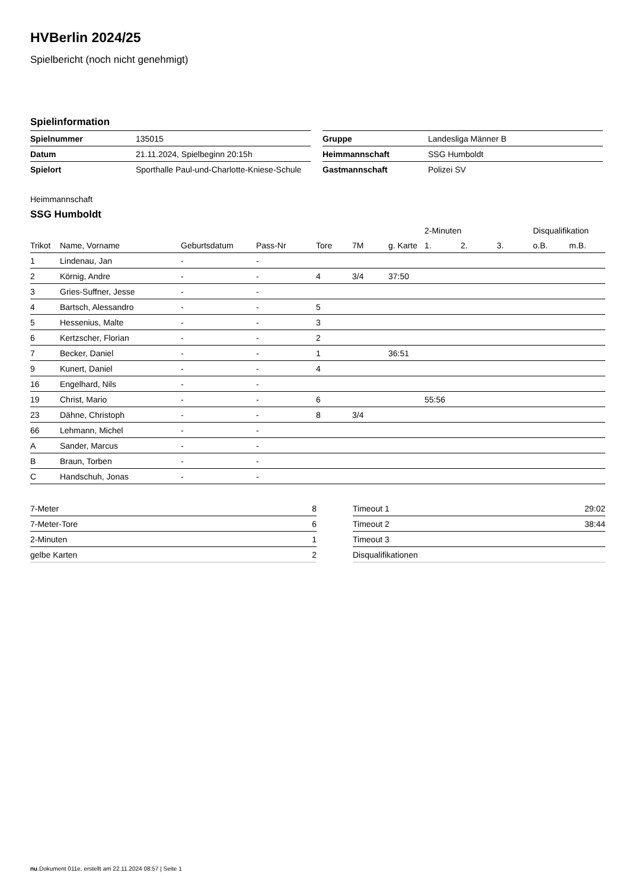HVBerlin 2024/25
Spielbericht (noch nicht genehmigt)
Spielinformation
| Spielnummer | 135015 |
| Datum | 21.11.2024, Spielbeginn 20:15h |
| Spielort | Sporthalle Paul-und-Charlotte-Kniese-Schule |
| Gruppe | Landesliga Männer B |
| Heimmannschaft | SSG Humboldt |
| Gastmannschaft | Polizei SV |
Heimmannschaft
SSG Humboldt
| | | | | | | | 2-Minuten | | | Disqualifikation | |
| --- | --- | --- | --- | --- | --- | --- | --- | --- | --- | --- | --- |
| Trikot | Name, Vorname | Geburtsdatum | Pass-Nr | Tore | 7M | g. Karte | 1. | 2. | 3. | o.B. | m.B. |
| 1 | Lindenau, Jan | - | - | | | | | | | | |
| 2 | Körnig, Andre | - | - | 4 | 3/4 | 37:50 | | | | | |
| 3 | Gries-Suffner, Jesse | - | - | | | | | | | | |
| 4 | Bartsch, Alessandro | - | - | 5 | | | | | | | |
| 5 | Hessenius, Malte | - | - | 3 | | | | | | | |
| 6 | Kertzscher, Florian | - | - | 2 | | | | | | | |
| 7 | Becker, Daniel | - | - | 1 | | 36:51 | | | | | |
| 9 | Kunert, Daniel | - | - | 4 | | | | | | | |
| 16 | Engelhard, Nils | - | - | | | | | | | | |
| 19 | Christ, Mario | - | - | 6 | | | 55:56 | | | | |
| 23 | Dähne, Christoph | - | - | 8 | 3/4 | | | | | | |
| 66 | Lehmann, Michel | - | - | | | | | | | | |
| A | Sander, Marcus | - | - | | | | | | | | |
| B | Braun, Torben | - | - | | | | | | | | |
| C | Handschuh, Jonas | - | - | | | | | | | | |
| 7-Meter | 8 |
| 7-Meter-Tore | 6 |
| 2-Minuten | 1 |
| gelbe Karten | 2 |
| Timeout 1 | 29:02 |
| Timeout 2 | 38:44 |
| Timeout 3 | |
| Disqualifikationen | |
nu.Dokument 011e, erstellt am 22.11.2024 08:57 | Seite 1